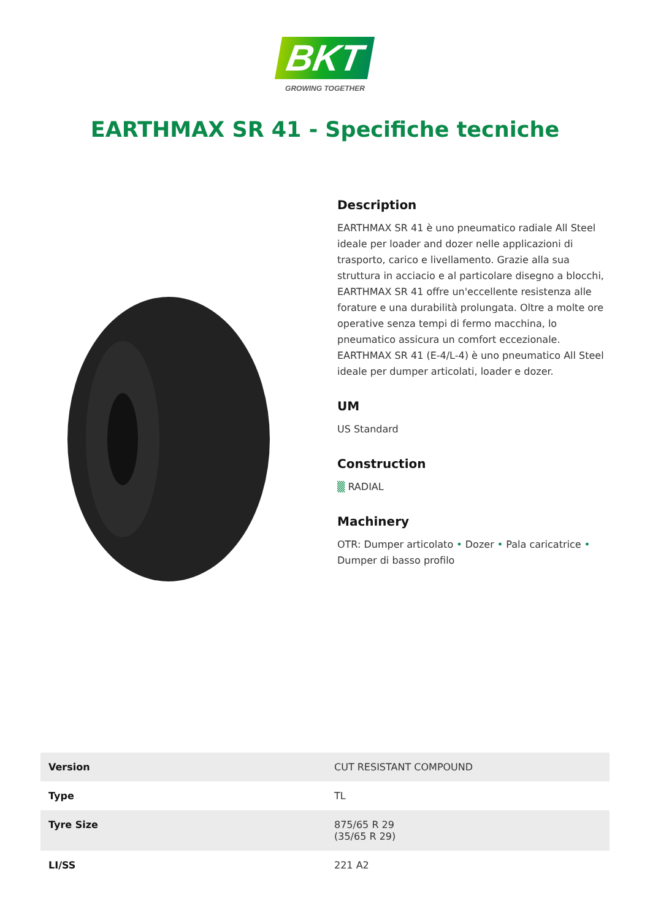BKT
GROWING TOGETHER
EARTHMAX SR 41 - Specifiche tecniche
Description
EARTHMAX SR 41 è uno pneumatico radiale All Steel ideale per loader and dozer nelle applicazioni di trasporto, carico e livellamento. Grazie alla sua struttura in acciacio e al particolare disegno a blocchi, EARTHMAX SR 41 offre un'eccellente resistenza alle forature e una durabilità prolungata. Oltre a molte ore operative senza tempi di fermo macchina, lo pneumatico assicura un comfort eccezionale. EARTHMAX SR 41 (E-4/L-4) è uno pneumatico All Steel ideale per dumper articolati, loader e dozer.
UM
US Standard
Construction
▒ RADIAL
Machinery
OTR: Dumper articolato • Dozer • Pala caricatrice • Dumper di basso profilo
| Version | CUT RESISTANT COMPOUND |
| Type | TL |
| Tyre Size | 875/65 R 29 (35/65 R 29) |
| LI/SS | 221 A2 |